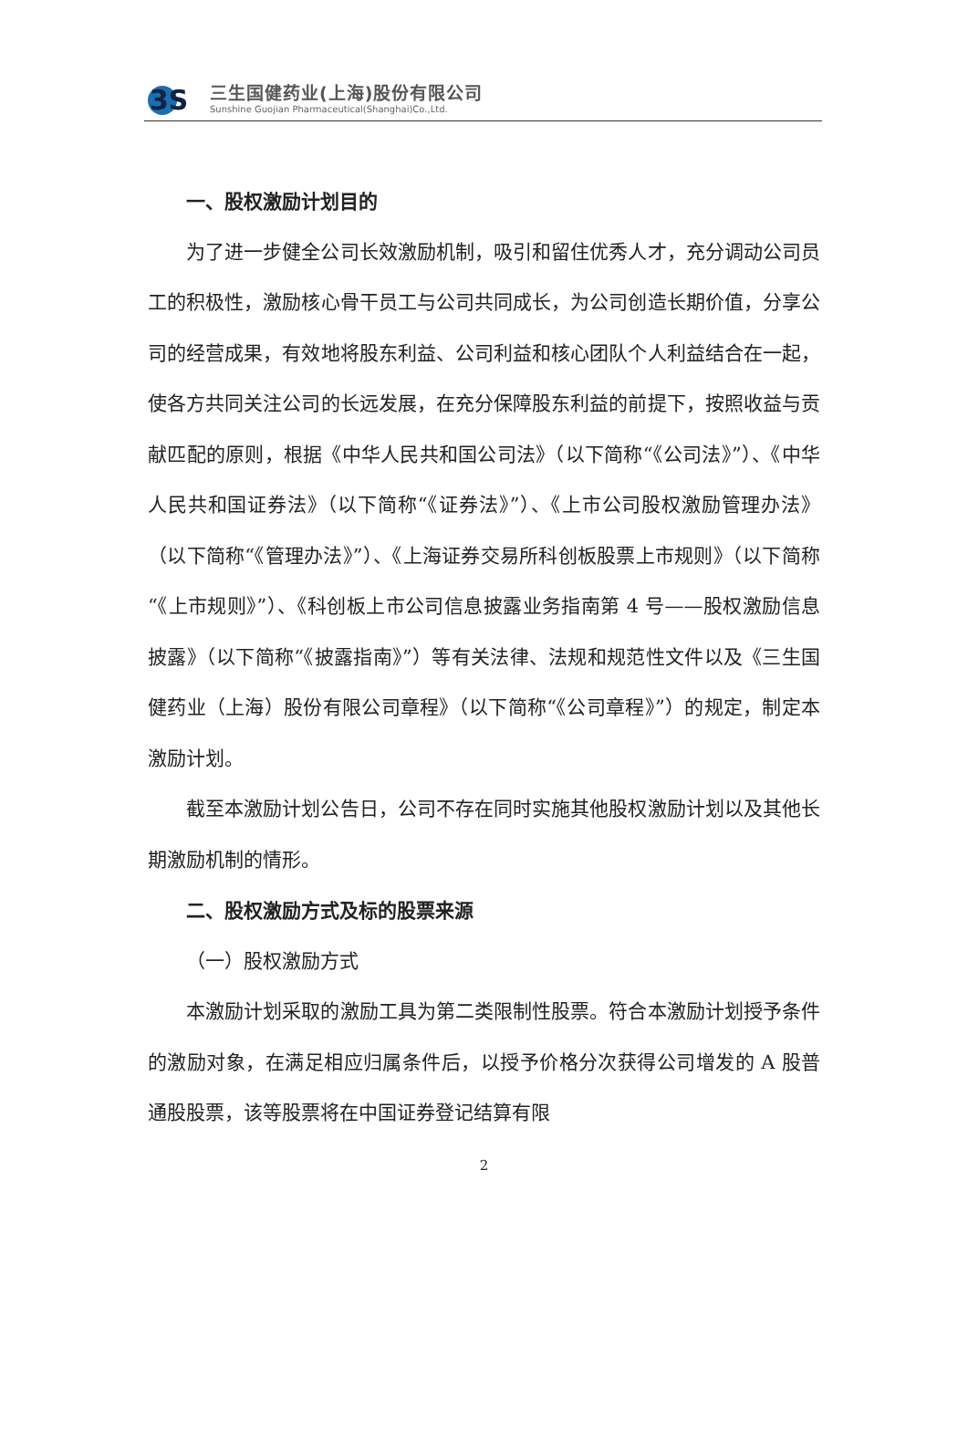3S
三生国健药业(上海)股份有限公司
Sunshine Guojian Pharmaceutical(Shanghai)Co.,Ltd.
一、股权激励计划目的
为了进一步健全公司长效激励机制，吸引和留住优秀人才，充分调动公司员工的积极性，激励核心骨干员工与公司共同成长，为公司创造长期价值，分享公司的经营成果，有效地将股东利益、公司利益和核心团队个人利益结合在一起，使各方共同关注公司的长远发展，在充分保障股东利益的前提下，按照收益与贡献匹配的原则，根据《中华人民共和国公司法》（以下简称“《公司法》”）、《中华人民共和国证券法》（以下简称“《证券法》”）、《上市公司股权激励管理办法》（以下简称“《管理办法》”）、《上海证券交易所科创板股票上市规则》（以下简称“《上市规则》”）、《科创板上市公司信息披露业务指南第 4 号——股权激励信息披露》（以下简称“《披露指南》”）等有关法律、法规和规范性文件以及《三生国健药业（上海）股份有限公司章程》（以下简称“《公司章程》”）的规定，制定本激励计划。
截至本激励计划公告日，公司不存在同时实施其他股权激励计划以及其他长期激励机制的情形。
二、股权激励方式及标的股票来源
（一）股权激励方式
本激励计划采取的激励工具为第二类限制性股票。符合本激励计划授予条件的激励对象，在满足相应归属条件后，以授予价格分次获得公司增发的 A 股普通股股票，该等股票将在中国证券登记结算有限
2